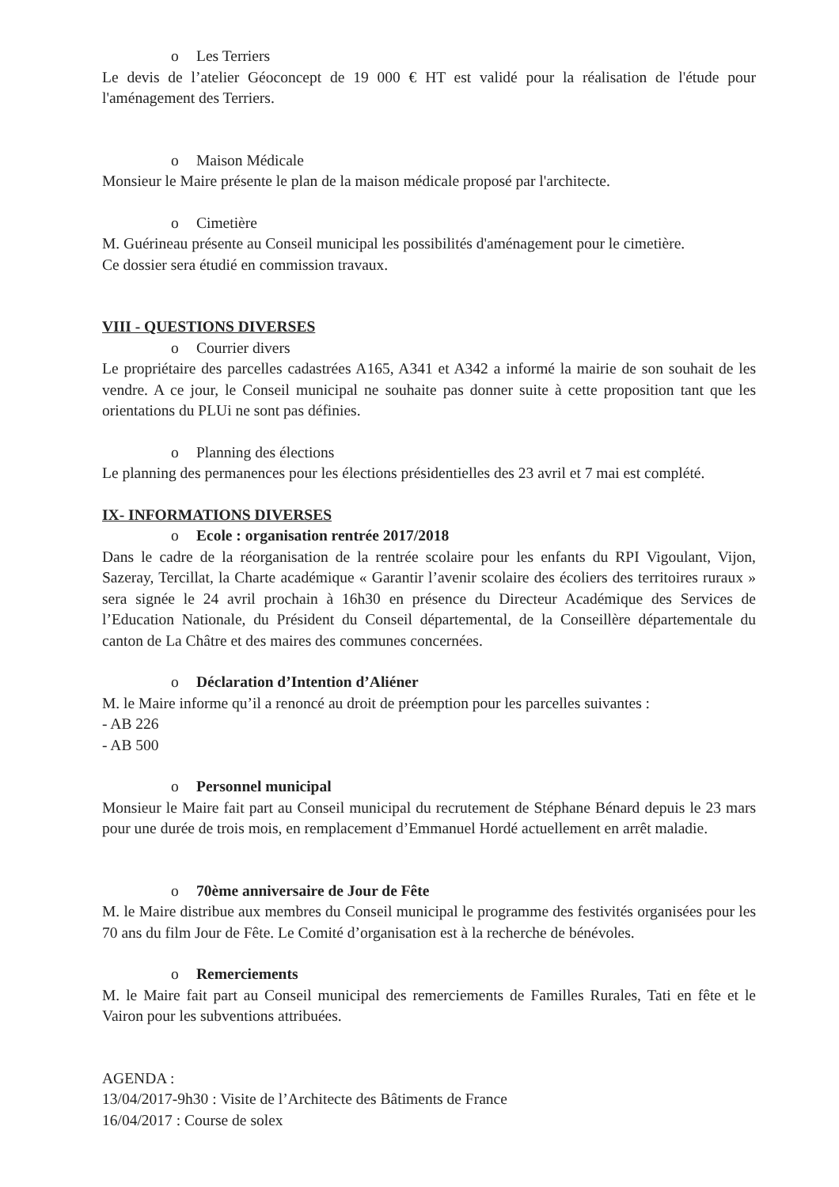o Les Terriers
Le devis de l’atelier Géoconcept de 19 000 € HT est validé pour la réalisation de l'étude pour l'aménagement des Terriers.
o Maison Médicale
Monsieur le Maire présente le plan de la maison médicale proposé par l'architecte.
o Cimetière
M. Guérineau présente au Conseil municipal les possibilités d'aménagement pour le cimetière.
Ce dossier sera étudié en commission travaux.
VIII - QUESTIONS DIVERSES
o Courrier divers
Le propriétaire des parcelles cadastrées A165, A341 et A342 a informé la mairie de son souhait de les vendre. A ce jour, le Conseil municipal ne souhaite pas donner suite à cette proposition tant que les orientations du PLUi ne sont pas définies.
o Planning des élections
Le planning des permanences pour les élections présidentielles des 23 avril et 7 mai est complété.
IX- INFORMATIONS DIVERSES
o Ecole : organisation rentrée 2017/2018
Dans le cadre de la réorganisation de la rentrée scolaire pour les enfants du RPI Vigoulant, Vijon, Sazeray, Tercillat, la Charte académique « Garantir l’avenir scolaire des écoliers des territoires ruraux » sera signée le 24 avril prochain à 16h30 en présence du Directeur Académique des Services de l’Education Nationale, du Président du Conseil départemental, de la Conseillère départementale du canton de La Châtre et des maires des communes concernées.
o Déclaration d’Intention d’Aliéner
M. le Maire informe qu’il a renoncé au droit de préemption pour les parcelles suivantes :
- AB 226
- AB 500
o Personnel municipal
Monsieur le Maire fait part au Conseil municipal du recrutement de Stéphane Bénard depuis le 23 mars pour une durée de trois mois, en remplacement d’Emmanuel Hordé actuellement en arrêt maladie.
o 70ème anniversaire de Jour de Fête
M. le Maire distribue aux membres du Conseil municipal le programme des festivités organisées pour les 70 ans du film Jour de Fête. Le Comité d’organisation est à la recherche de bénévoles.
o Remerciements
M. le Maire fait part au Conseil municipal des remerciements de Familles Rurales, Tati en fête et le Vairon pour les subventions attribuées.
AGENDA :
13/04/2017-9h30 : Visite de l’Architecte des Bâtiments de France
16/04/2017 : Course de solex